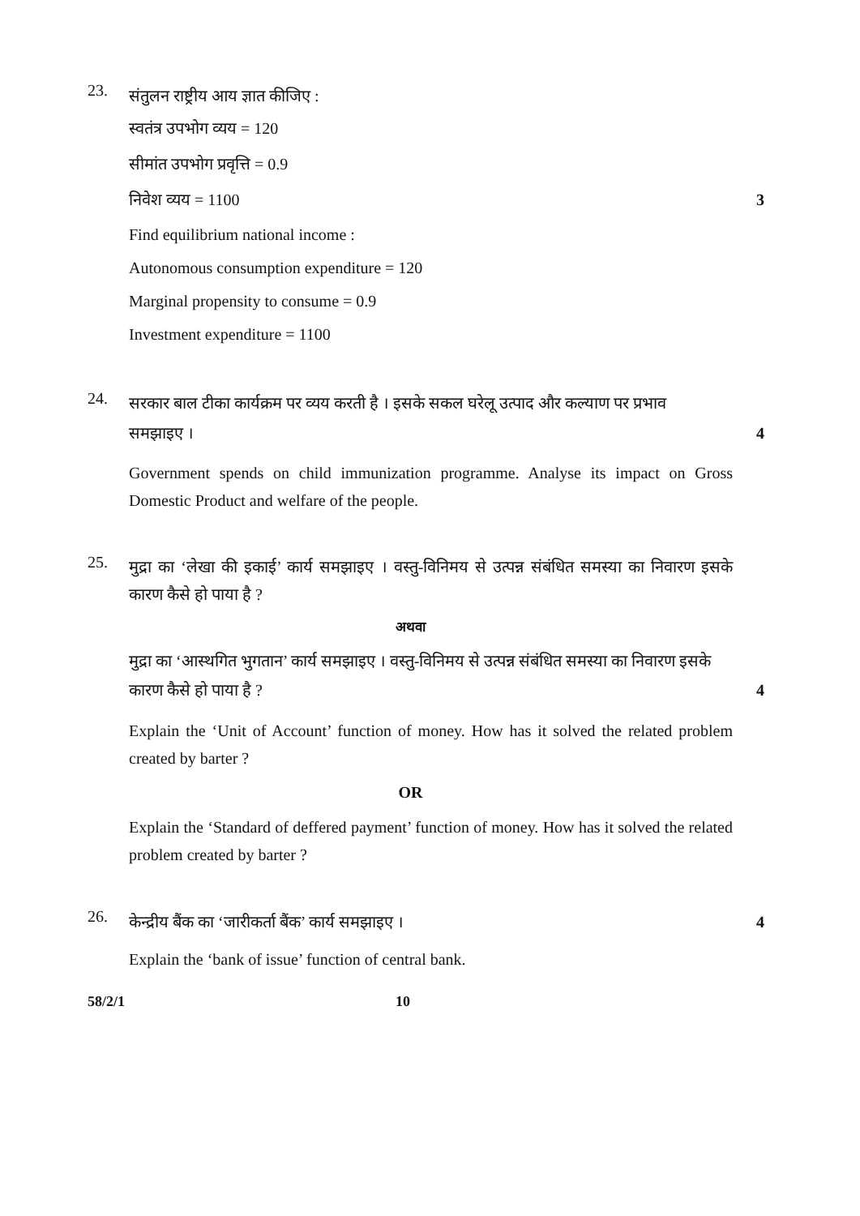23.
संतुलन राष्ट्रीय आय ज्ञात कीजिए :
स्वतंत्र उपभोग व्यय = 120
सीमांत उपभोग प्रवृत्ति = 0.9
निवेश व्यय = 1100 3
Find equilibrium national income :
Autonomous consumption expenditure = 120
Marginal propensity to consume = 0.9
Investment expenditure = 1100
24.
सरकार बाल टीका कार्यक्रम पर व्यय करती है । इसके सकल घरेलू उत्पाद और कल्याण पर प्रभाव
समझाइए । 4
Government spends on child immunization programme. Analyse its impact on Gross Domestic Product and welfare of the people.
25.
मुद्रा का ‘लेखा की इकाई’ कार्य समझाइए । वस्तु-विनिमय से उत्पन्न संबंधित समस्या का निवारण इसके कारण कैसे हो पाया है ?
अथवा
मुद्रा का ‘आस्थगित भुगतान’ कार्य समझाइए । वस्तु-विनिमय से उत्पन्न संबंधित समस्या का निवारण इसके
कारण कैसे हो पाया है ? 4
Explain the ‘Unit of Account’ function of money. How has it solved the related problem created by barter ?
OR
Explain the ‘Standard of deffered payment’ function of money. How has it solved the related problem created by barter ?
26.
केन्द्रीय बैंक का ‘जारीकर्ता बैंक’ कार्य समझाइए । 4
Explain the ‘bank of issue’ function of central bank.
58/2/1 10